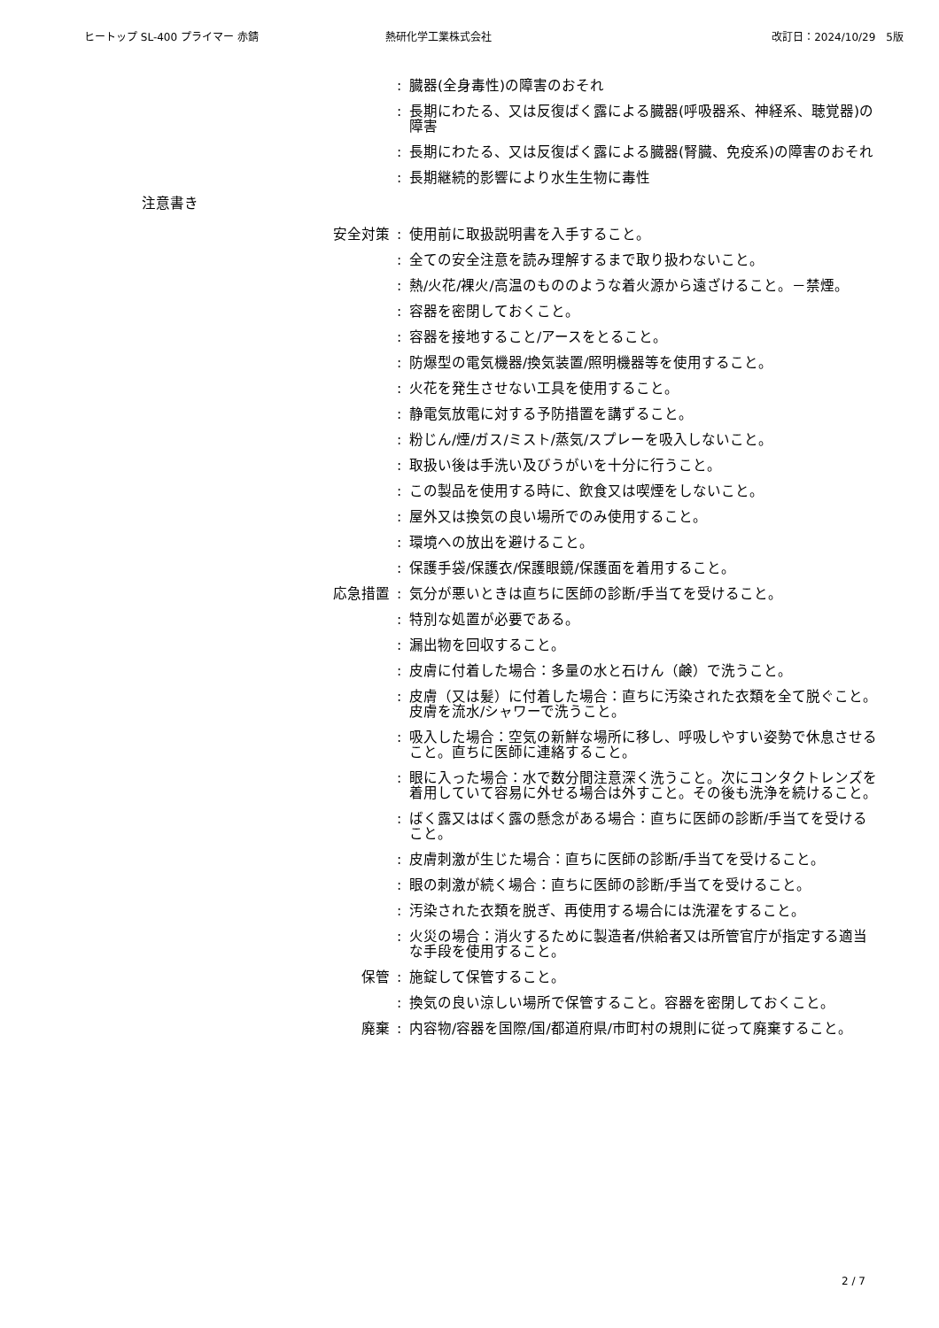ヒートップ SL-400 プライマー 赤錆 熱研化学工業株式会社 改訂日：2024/10/29　5版
: 臓器(全身毒性)の障害のおそれ
: 長期にわたる、又は反復ばく露による臓器(呼吸器系、神経系、聴覚器)の障害
: 長期にわたる、又は反復ばく露による臓器(腎臓、免疫系)の障害のおそれ
: 長期継続的影響により水生生物に毒性
注意書き
安全対策 : 使用前に取扱説明書を入手すること。
: 全ての安全注意を読み理解するまで取り扱わないこと。
: 熱/火花/裸火/高温のもののような着火源から遠ざけること。－禁煙。
: 容器を密閉しておくこと。
: 容器を接地すること/アースをとること。
: 防爆型の電気機器/換気装置/照明機器等を使用すること。
: 火花を発生させない工具を使用すること。
: 静電気放電に対する予防措置を講ずること。
: 粉じん/煙/ガス/ミスト/蒸気/スプレーを吸入しないこと。
: 取扱い後は手洗い及びうがいを十分に行うこと。
: この製品を使用する時に、飲食又は喫煙をしないこと。
: 屋外又は換気の良い場所でのみ使用すること。
: 環境への放出を避けること。
: 保護手袋/保護衣/保護眼鏡/保護面を着用すること。
応急措置 : 気分が悪いときは直ちに医師の診断/手当てを受けること。
: 特別な処置が必要である。
: 漏出物を回収すること。
: 皮膚に付着した場合：多量の水と石けん（鹸）で洗うこと。
: 皮膚（又は髪）に付着した場合：直ちに汚染された衣類を全て脱ぐこと。皮膚を流水/シャワーで洗うこと。
: 吸入した場合：空気の新鮮な場所に移し、呼吸しやすい姿勢で休息させること。直ちに医師に連絡すること。
: 眼に入った場合：水で数分間注意深く洗うこと。次にコンタクトレンズを着用していて容易に外せる場合は外すこと。その後も洗浄を続けること。
: ばく露又はばく露の懸念がある場合：直ちに医師の診断/手当てを受けること。
: 皮膚刺激が生じた場合：直ちに医師の診断/手当てを受けること。
: 眼の刺激が続く場合：直ちに医師の診断/手当てを受けること。
: 汚染された衣類を脱ぎ、再使用する場合には洗濯をすること。
: 火災の場合：消火するために製造者/供給者又は所管官庁が指定する適当な手段を使用すること。
保管 : 施錠して保管すること。
: 換気の良い涼しい場所で保管すること。容器を密閉しておくこと。
廃棄 : 内容物/容器を国際/国/都道府県/市町村の規則に従って廃棄すること。
2 / 7